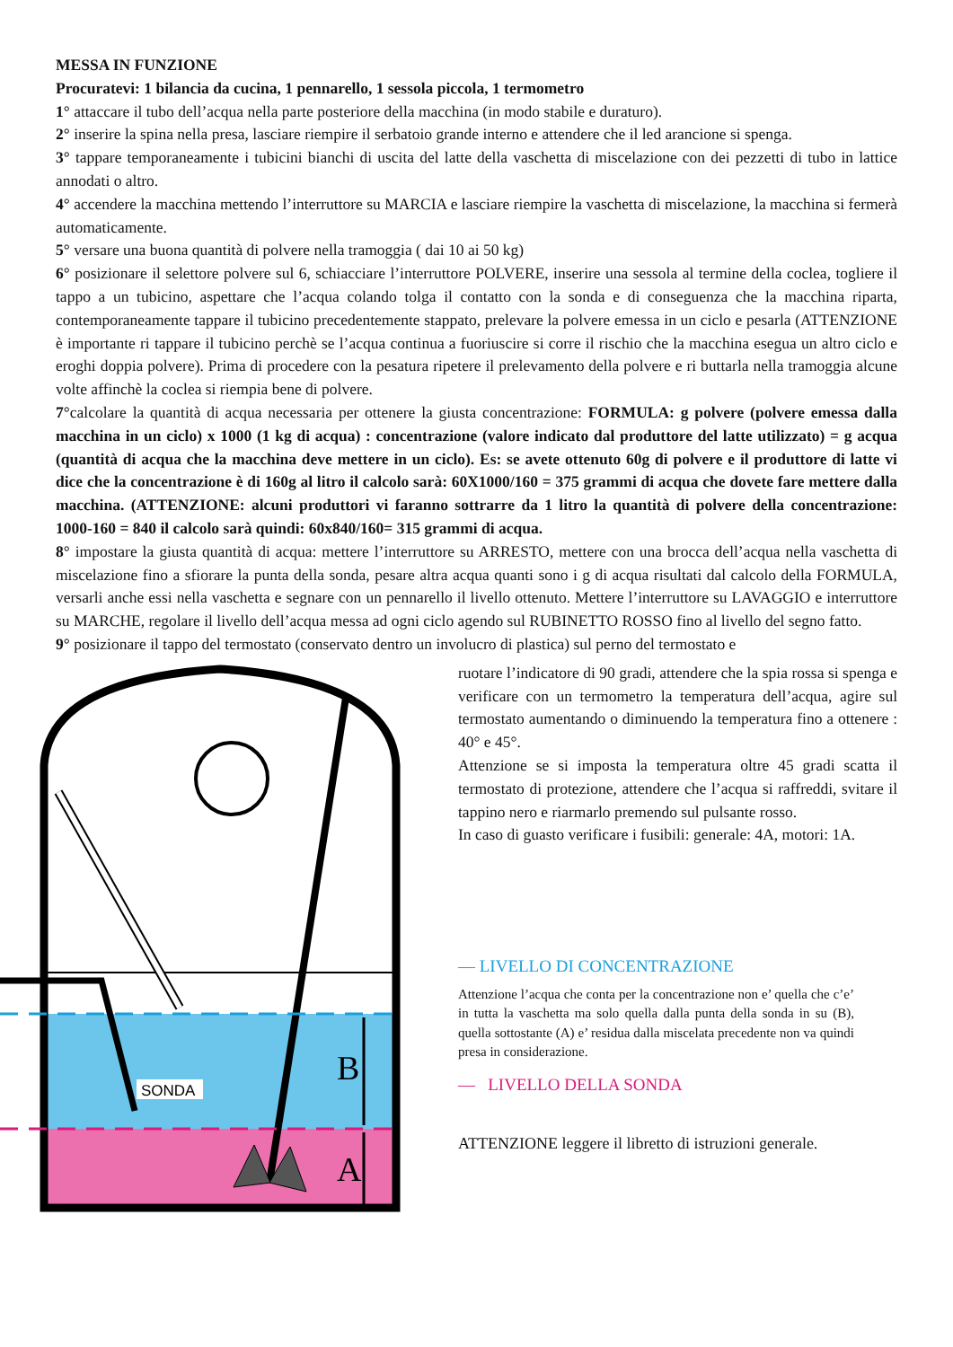MESSA IN FUNZIONE
Procuratevi: 1 bilancia da cucina, 1 pennarello, 1 sessola piccola, 1 termometro
1° attaccare il tubo dell’acqua nella parte posteriore della macchina (in modo stabile e duraturo).
2° inserire la spina nella presa, lasciare riempire il serbatoio grande interno e attendere che il led arancione si spenga.
3° tappare temporaneamente i tubicini bianchi di uscita del latte della vaschetta di miscelazione con dei pezzetti di tubo in lattice annodati o altro.
4° accendere la macchina mettendo l’interruttore su MARCIA e lasciare riempire la vaschetta di miscelazione, la macchina si fermerà automaticamente.
5° versare una buona quantità di polvere nella tramoggia ( dai 10 ai 50 kg)
6° posizionare il selettore polvere sul 6, schiacciare l’interruttore POLVERE, inserire una sessola al termine della coclea, togliere il tappo a un tubicino, aspettare che l’acqua colando tolga il contatto con la sonda e di conseguenza che la macchina riparta, contemporaneamente tappare il tubicino precedentemente stappato, prelevare la polvere emessa in un ciclo e pesarla (ATTENZIONE è importante ri tappare il tubicino perchè se l’acqua continua a fuoriuscire si corre il rischio che la macchina esegua un altro ciclo e eroghi doppia polvere). Prima di procedere con la pesatura ripetere il prelevamento della polvere e ri buttarla nella tramoggia alcune volte affinchè la coclea si riempia bene di polvere.
7°calcolare la quantità di acqua necessaria per ottenere la giusta concentrazione: FORMULA: g polvere (polvere emessa dalla macchina in un ciclo) x 1000 (1 kg di acqua) : concentrazione (valore indicato dal produttore del latte utilizzato) = g acqua (quantità di acqua che la macchina deve mettere in un ciclo). Es: se avete ottenuto 60g di polvere e il produttore di latte vi dice che la concentrazione è di 160g al litro il calcolo sarà: 60X1000/160 = 375 grammi di acqua che dovete fare mettere dalla macchina. (ATTENZIONE: alcuni produttori vi faranno sottrarre da 1 litro la quantità di polvere della concentrazione: 1000-160 = 840 il calcolo sarà quindi: 60x840/160= 315 grammi di acqua.
8° impostare la giusta quantità di acqua: mettere l’interruttore su ARRESTO, mettere con una brocca dell’acqua nella vaschetta di miscelazione fino a sfiorare la punta della sonda, pesare altra acqua quanti sono i g di acqua risultati dal calcolo della FORMULA, versarli anche essi nella vaschetta e segnare con un pennarello il livello ottenuto. Mettere l’interruttore su LAVAGGIO e interruttore su MARCHE, regolare il livello dell’acqua messa ad ogni ciclo agendo sul RUBINETTO ROSSO fino al livello del segno fatto.
9° posizionare il tappo del termostato (conservato dentro un involucro di plastica) sul perno del termostato e
SONDA
B
A
ruotare l’indicatore di 90 gradi, attendere che la spia rossa si spenga e verificare con un termometro la temperatura dell’acqua, agire sul termostato aumentando o diminuendo la temperatura fino a ottenere : 40° e 45°.
Attenzione se si imposta la temperatura oltre 45 gradi scatta il termostato di protezione, attendere che l’acqua si raffreddi, svitare il tappino nero e riarmarlo premendo sul pulsante rosso.
In caso di guasto verificare i fusibili: generale: 4A, motori: 1A.
— LIVELLO DI CONCENTRAZIONE
Attenzione l’acqua che conta per la concentrazione non e’ quella che c’e’ in tutta la vaschetta ma solo quella dalla punta della sonda in su (B), quella sottostante (A) e’ residua dalla miscelata precedente non va quindi presa in considerazione.
— LIVELLO DELLA SONDA
ATTENZIONE leggere il libretto di istruzioni generale.